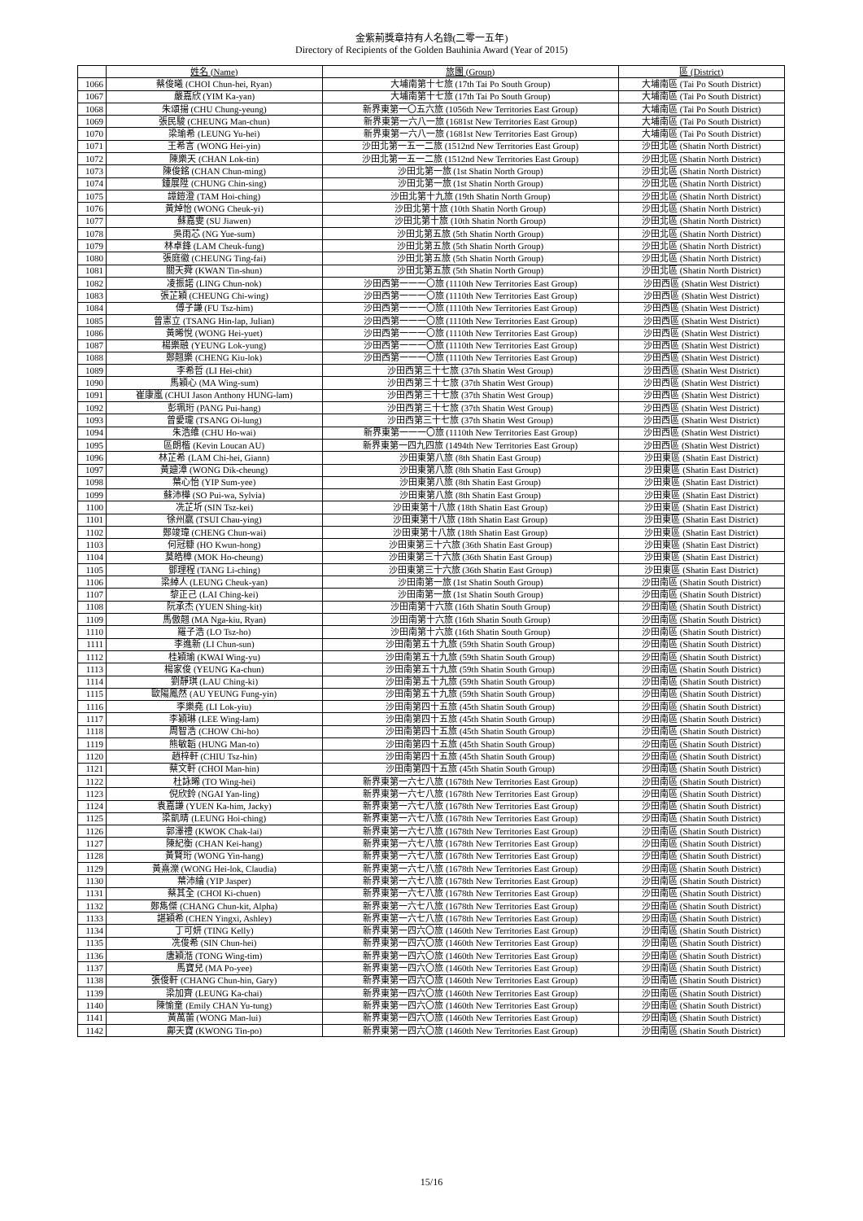金紫荊獎章持有人名錄(二零一五年)
Directory of Recipients of the Golden Bauhinia Award (Year of 2015)
| | 姓名 (Name) | 旅團 (Group) | 區 (District) |
| --- | --- | --- | --- |
| 1066 | 蔡俊曦 (CHOI Chun-hei, Ryan) | 大埔南第十七旅 (17th Tai Po South Group) | 大埔南區 (Tai Po South District) |
| 1067 | 嚴嘉欣 (YIM Ka-yan) | 大埔南第十七旅 (17th Tai Po South Group) | 大埔南區 (Tai Po South District) |
| 1068 | 朱頌揚 (CHU Chung-yeung) | 新界東第一〇五六旅 (1056th New Territories East Group) | 大埔南區 (Tai Po South District) |
| 1069 | 張民駿 (CHEUNG Man-chun) | 新界東第一六八一旅 (1681st New Territories East Group) | 大埔南區 (Tai Po South District) |
| 1070 | 梁瑜希 (LEUNG Yu-hei) | 新界東第一六八一旅 (1681st New Territories East Group) | 大埔南區 (Tai Po South District) |
| 1071 | 王希言 (WONG Hei-yin) | 沙田北第一五一二旅 (1512nd New Territories East Group) | 沙田北區 (Shatin North District) |
| 1072 | 陳樂天 (CHAN Lok-tin) | 沙田北第一五一二旅 (1512nd New Territories East Group) | 沙田北區 (Shatin North District) |
| 1073 | 陳俊銘 (CHAN Chun-ming) | 沙田北第一旅 (1st Shatin North Group) | 沙田北區 (Shatin North District) |
| 1074 | 鍾展陞 (CHUNG Chin-sing) | 沙田北第一旅 (1st Shatin North Group) | 沙田北區 (Shatin North District) |
| 1075 | 譚鎧澄 (TAM Hoi-ching) | 沙田北第十九旅 (19th Shatin North Group) | 沙田北區 (Shatin North District) |
| 1076 | 黃焯怡 (WONG Cheuk-yi) | 沙田北第十旅 (10th Shatin North Group) | 沙田北區 (Shatin North District) |
| 1077 | 蘇嘉雯 (SU Jiawen) | 沙田北第十旅 (10th Shatin North Group) | 沙田北區 (Shatin North District) |
| 1078 | 吳雨芯 (NG Yue-sum) | 沙田北第五旅 (5th Shatin North Group) | 沙田北區 (Shatin North District) |
| 1079 | 林卓鋒 (LAM Cheuk-fung) | 沙田北第五旅 (5th Shatin North Group) | 沙田北區 (Shatin North District) |
| 1080 | 張庭徽 (CHEUNG Ting-fai) | 沙田北第五旅 (5th Shatin North Group) | 沙田北區 (Shatin North District) |
| 1081 | 關天舜 (KWAN Tin-shun) | 沙田北第五旅 (5th Shatin North Group) | 沙田北區 (Shatin North District) |
| 1082 | 凌振諾 (LING Chun-nok) | 沙田西第一一一〇旅 (1110th New Territories East Group) | 沙田西區 (Shatin West District) |
| 1083 | 張芷穎 (CHEUNG Chi-wing) | 沙田西第一一一〇旅 (1110th New Territories East Group) | 沙田西區 (Shatin West District) |
| 1084 | 傅子謙 (FU Tsz-him) | 沙田西第一一一〇旅 (1110th New Territories East Group) | 沙田西區 (Shatin West District) |
| 1085 | 曾憲立 (TSANG Hin-lap, Julian) | 沙田西第一一一〇旅 (1110th New Territories East Group) | 沙田西區 (Shatin West District) |
| 1086 | 黃晞悅 (WONG Hei-yuet) | 沙田西第一一一〇旅 (1110th New Territories East Group) | 沙田西區 (Shatin West District) |
| 1087 | 楊樂融 (YEUNG Lok-yung) | 沙田西第一一一〇旅 (1110th New Territories East Group) | 沙田西區 (Shatin West District) |
| 1088 | 鄭翹樂 (CHENG Kiu-lok) | 沙田西第一一一〇旅 (1110th New Territories East Group) | 沙田西區 (Shatin West District) |
| 1089 | 李希哲 (LI Hei-chit) | 沙田西第三十七旅 (37th Shatin West Group) | 沙田西區 (Shatin West District) |
| 1090 | 馬穎心 (MA Wing-sum) | 沙田西第三十七旅 (37th Shatin West Group) | 沙田西區 (Shatin West District) |
| 1091 | 崔康嵐 (CHUI Jason Anthony HUNG-lam) | 沙田西第三十七旅 (37th Shatin West Group) | 沙田西區 (Shatin West District) |
| 1092 | 彭珮珩 (PANG Pui-hang) | 沙田西第三十七旅 (37th Shatin West Group) | 沙田西區 (Shatin West District) |
| 1093 | 曾愛瓏 (TSANG Oi-lung) | 沙田西第三十七旅 (37th Shatin West Group) | 沙田西區 (Shatin West District) |
| 1094 | 朱浩維 (CHU Ho-wai) | 新界東第一一一〇旅 (1110th New Territories East Group) | 沙田西區 (Shatin West District) |
| 1095 | 區朗楷 (Kevin Loucan AU) | 新界東第一四九四旅 (1494th New Territories East Group) | 沙田西區 (Shatin West District) |
| 1096 | 林芷希 (LAM Chi-hei, Giann) | 沙田東第八旅 (8th Shatin East Group) | 沙田東區 (Shatin East District) |
| 1097 | 黃廸漳 (WONG Dik-cheung) | 沙田東第八旅 (8th Shatin East Group) | 沙田東區 (Shatin East District) |
| 1098 | 葉心怡 (YIP Sum-yee) | 沙田東第八旅 (8th Shatin East Group) | 沙田東區 (Shatin East District) |
| 1099 | 蘇沛樺 (SO Pui-wa, Sylvia) | 沙田東第八旅 (8th Shatin East Group) | 沙田東區 (Shatin East District) |
| 1100 | 冼芷圻 (SIN Tsz-kei) | 沙田東第十八旅 (18th Shatin East Group) | 沙田東區 (Shatin East District) |
| 1101 | 徐州嬴 (TSUI Chau-ying) | 沙田東第十八旅 (18th Shatin East Group) | 沙田東區 (Shatin East District) |
| 1102 | 鄭竣瑋 (CHENG Chun-wai) | 沙田東第十八旅 (18th Shatin East Group) | 沙田東區 (Shatin East District) |
| 1103 | 何冠糠 (HO Kwun-hong) | 沙田東第三十六旅 (36th Shatin East Group) | 沙田東區 (Shatin East District) |
| 1104 | 莫皓樟 (MOK Ho-cheung) | 沙田東第三十六旅 (36th Shatin East Group) | 沙田東區 (Shatin East District) |
| 1105 | 鄧理程 (TANG Li-ching) | 沙田東第三十六旅 (36th Shatin East Group) | 沙田東區 (Shatin East District) |
| 1106 | 梁綽人 (LEUNG Cheuk-yan) | 沙田南第一旅 (1st Shatin South Group) | 沙田南區 (Shatin South District) |
| 1107 | 黎正己 (LAI Ching-kei) | 沙田南第一旅 (1st Shatin South Group) | 沙田南區 (Shatin South District) |
| 1108 | 阮承杰 (YUEN Shing-kit) | 沙田南第十六旅 (16th Shatin South Group) | 沙田南區 (Shatin South District) |
| 1109 | 馬傲翹 (MA Nga-kiu, Ryan) | 沙田南第十六旅 (16th Shatin South Group) | 沙田南區 (Shatin South District) |
| 1110 | 羅子浩 (LO Tsz-ho) | 沙田南第十六旅 (16th Shatin South Group) | 沙田南區 (Shatin South District) |
| 1111 | 李進新 (LI Chun-sun) | 沙田南第五十九旅 (59th Shatin South Group) | 沙田南區 (Shatin South District) |
| 1112 | 桂穎瑜 (KWAI Wing-yu) | 沙田南第五十九旅 (59th Shatin South Group) | 沙田南區 (Shatin South District) |
| 1113 | 楊家俊 (YEUNG Ka-chun) | 沙田南第五十九旅 (59th Shatin South Group) | 沙田南區 (Shatin South District) |
| 1114 | 劉靜琪 (LAU Ching-ki) | 沙田南第五十九旅 (59th Shatin South Group) | 沙田南區 (Shatin South District) |
| 1115 | 歐陽鳳然 (AU YEUNG Fung-yin) | 沙田南第五十九旅 (59th Shatin South Group) | 沙田南區 (Shatin South District) |
| 1116 | 李樂堯 (LI Lok-yiu) | 沙田南第四十五旅 (45th Shatin South Group) | 沙田南區 (Shatin South District) |
| 1117 | 李穎琳 (LEE Wing-lam) | 沙田南第四十五旅 (45th Shatin South Group) | 沙田南區 (Shatin South District) |
| 1118 | 周智浩 (CHOW Chi-ho) | 沙田南第四十五旅 (45th Shatin South Group) | 沙田南區 (Shatin South District) |
| 1119 | 熊敏韜 (HUNG Man-to) | 沙田南第四十五旅 (45th Shatin South Group) | 沙田南區 (Shatin South District) |
| 1120 | 趙梓軒 (CHIU Tsz-hin) | 沙田南第四十五旅 (45th Shatin South Group) | 沙田南區 (Shatin South District) |
| 1121 | 蔡文軒 (CHOI Man-hin) | 沙田南第四十五旅 (45th Shatin South Group) | 沙田南區 (Shatin South District) |
| 1122 | 杜詠晞 (TO Wing-hei) | 新界東第一六七八旅 (1678th New Territories East Group) | 沙田南區 (Shatin South District) |
| 1123 | 倪欣鈴 (NGAI Yan-ling) | 新界東第一六七八旅 (1678th New Territories East Group) | 沙田南區 (Shatin South District) |
| 1124 | 袁嘉謙 (YUEN Ka-him, Jacky) | 新界東第一六七八旅 (1678th New Territories East Group) | 沙田南區 (Shatin South District) |
| 1125 | 梁凱晴 (LEUNG Hoi-ching) | 新界東第一六七八旅 (1678th New Territories East Group) | 沙田南區 (Shatin South District) |
| 1126 | 郭澤禮 (KWOK Chak-lai) | 新界東第一六七八旅 (1678th New Territories East Group) | 沙田南區 (Shatin South District) |
| 1127 | 陳紀衡 (CHAN Kei-hang) | 新界東第一六七八旅 (1678th New Territories East Group) | 沙田南區 (Shatin South District) |
| 1128 | 黃賢珩 (WONG Yin-hang) | 新界東第一六七八旅 (1678th New Territories East Group) | 沙田南區 (Shatin South District) |
| 1129 | 黃熹濼 (WONG Hei-lok, Claudia) | 新界東第一六七八旅 (1678th New Territories East Group) | 沙田南區 (Shatin South District) |
| 1130 | 葉沛綸 (YIP Jasper) | 新界東第一六七八旅 (1678th New Territories East Group) | 沙田南區 (Shatin South District) |
| 1131 | 蔡其全 (CHOI Ki-chuen) | 新界東第一六七八旅 (1678th New Territories East Group) | 沙田南區 (Shatin South District) |
| 1132 | 鄭雋傑 (CHANG Chun-kit, Alpha) | 新界東第一六七八旅 (1678th New Territories East Group) | 沙田南區 (Shatin South District) |
| 1133 | 諶穎希 (CHEN Yingxi, Ashley) | 新界東第一六七八旅 (1678th New Territories East Group) | 沙田南區 (Shatin South District) |
| 1134 | 丁可妍 (TING Kelly) | 新界東第一四六〇旅 (1460th New Territories East Group) | 沙田南區 (Shatin South District) |
| 1135 | 冼俊希 (SIN Chun-hei) | 新界東第一四六〇旅 (1460th New Territories East Group) | 沙田南區 (Shatin South District) |
| 1136 | 唐穎湉 (TONG Wing-tim) | 新界東第一四六〇旅 (1460th New Territories East Group) | 沙田南區 (Shatin South District) |
| 1137 | 馬寶兒 (MA Po-yee) | 新界東第一四六〇旅 (1460th New Territories East Group) | 沙田南區 (Shatin South District) |
| 1138 | 張俊軒 (CHANG Chun-hin, Gary) | 新界東第一四六〇旅 (1460th New Territories East Group) | 沙田南區 (Shatin South District) |
| 1139 | 梁加齊 (LEUNG Ka-chai) | 新界東第一四六〇旅 (1460th New Territories East Group) | 沙田南區 (Shatin South District) |
| 1140 | 陳愉童 (Emily CHAN Yu-tung) | 新界東第一四六〇旅 (1460th New Territories East Group) | 沙田南區 (Shatin South District) |
| 1141 | 黃萬蕾 (WONG Man-lui) | 新界東第一四六〇旅 (1460th New Territories East Group) | 沙田南區 (Shatin South District) |
| 1142 | 鄺天寶 (KWONG Tin-po) | 新界東第一四六〇旅 (1460th New Territories East Group) | 沙田南區 (Shatin South District) |
15/16